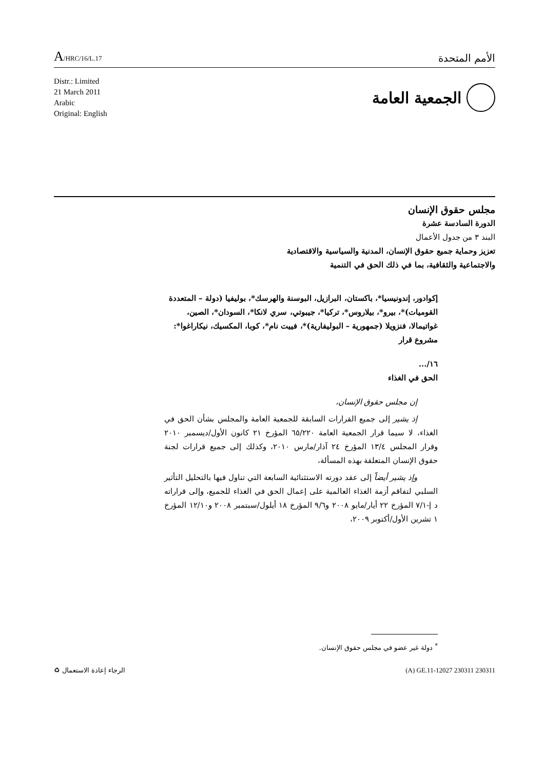A/HRC/16/L.17
الأمم المتحدة
Distr.: Limited
21 March 2011
Arabic
Original: English
الجمعية العامة
مجلس حقوق الإنسان
الدورة السادسة عشرة
البند ٣ من جدول الأعمال
تعزيز وحماية جميع حقوق الإنسان، المدنية والسياسية والاقتصادية
والاجتماعية والثقافية، بما في ذلك الحق في التنمية
إكوادور، إندونيسيا*، باكستان، البرازيل، البوسنة والهرسك*، بوليفيا (دولة – المتعددة القوميات)*، بيرو*، بيلاروس*، تركيا*، جيبوتي، سري لانكا*، السودان*، الصين، غواتيمالا، فنزويلا (جمهورية – البوليفارية)*، فييت نام*، كوبا، المكسيك، نيكاراغوا*: مشروع قرار
١٦/...
الحق في الغذاء
إن مجلس حقوق الإنسان،
إذ يشير إلى جميع القرارات السابقة للجمعية العامة والمجلس بشأن الحق في الغذاء، لا سيما قرار الجمعية العامة ٦٥/٢٢٠ المؤرخ ٢١ كانون الأول/ديسمبر ٢٠١٠ وقرار المجلس ١٣/٤ المؤرخ ٢٤ آذار/مارس ٢٠١٠، وكذلك إلى جميع قرارات لجنة حقوق الإنسان المتعلقة بهذه المسألة،
وإذ يشير أيضاً إلى عقد دورته الاستثنائية السابعة التي تناول فيها بالتحليل التأثير السلبي لتفاقم أزمة الغذاء العالمية على إعمال الحق في الغذاء للجميع، وإلى قراراته د إ-٧/١ المؤرخ ٢٢ أيار/مايو ٢٠٠٨ و٩/٦ المؤرخ ١٨ أيلول/سبتمبر ٢٠٠٨ و١٢/١٠ المؤرخ ١ تشرين الأول/أكتوبر ٢٠٠٩،
<sup>*</sup> دولة غير عضو في مجلس حقوق الإنسان.
الرجاء إعادة الاستعمال ♻ (A) GE.11-12027 230311 230311